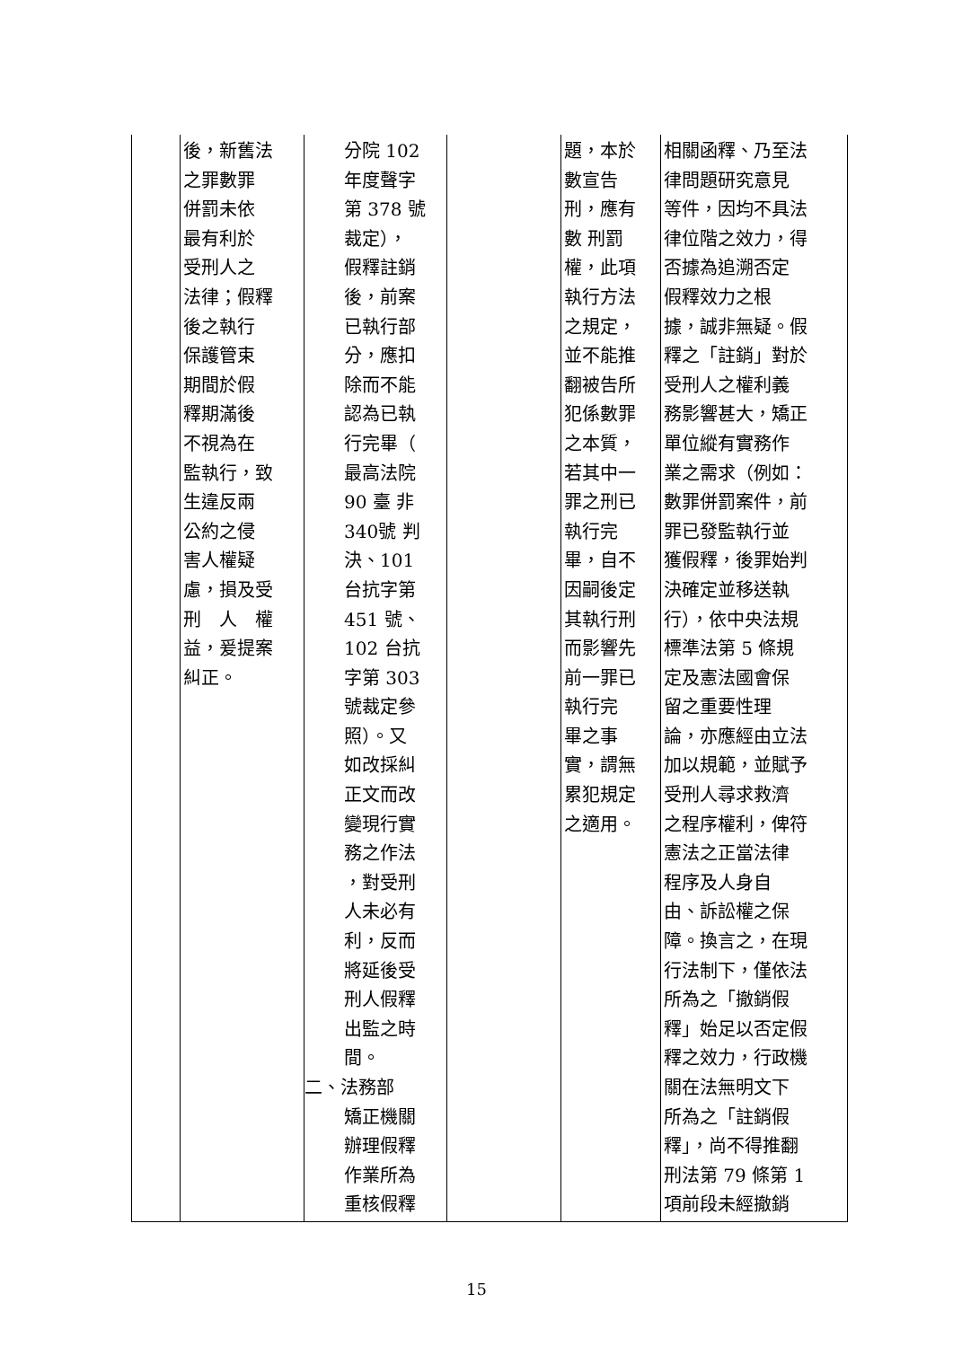| | 後，新舊法 之罪數罪 併罰未依 最有利於 受刑人之 法律；假釋 後之執行 保護管束 期間於假 釋期滿後 不視為在 監執行，致 生違反兩 公約之侵 害人權疑 慮，損及受 刑 人 權 益，爰提案 糾正。 | 分院 102 年度聲字 第 378 號 裁定）， 假釋註銷 後，前案 已執行部 分，應扣 除而不能 認為已執 行完畢（ 最高法院 90 臺 非 340號 判 決、101 台抗字第 451 號、 102 台抗 字第 303 號裁定參 照）。又 如改採糾 正文而改 變現行實 務之作法 ，對受刑 人未必有 利，反而 將延後受 刑人假釋 出監之時 間。 二、 法務部 矯正機關 辦理假釋 作業所為 重核假釋 | | 題，本於 數宣告 刑，應有 數 刑罰 權，此項 執行方法 之規定， 並不能推 翻被告所 犯係數罪 之本質， 若其中一 罪之刑已 執行完 畢，自不 因嗣後定 其執行刑 而影響先 前一罪已 執行完 畢之事 實，謂無 累犯規定 之適用。 | 相關函釋、乃至法 律問題研究意見 等件，因均不具法 律位階之效力，得 否據為追溯否定 假釋效力之根 據，誠非無疑。假 釋之「註銷」對於 受刑人之權利義 務影響甚大，矯正 單位縱有實務作 業之需求（例如： 數罪併罰案件，前 罪已發監執行並 獲假釋，後罪始判 決確定並移送執 行），依中央法規 標準法第 5 條規 定及憲法國會保 留之重要性理 論，亦應經由立法 加以規範，並賦予 受刑人尋求救濟 之程序權利，俾符 憲法之正當法律 程序及人身自 由、訴訟權之保 障。換言之，在現 行法制下，僅依法 所為之「撤銷假 釋」始足以否定假 釋之效力，行政機 關在法無明文下 所為之「註銷假 釋」，尚不得推翻 刑法第 79 條第 1 項前段未經撤銷 |
15